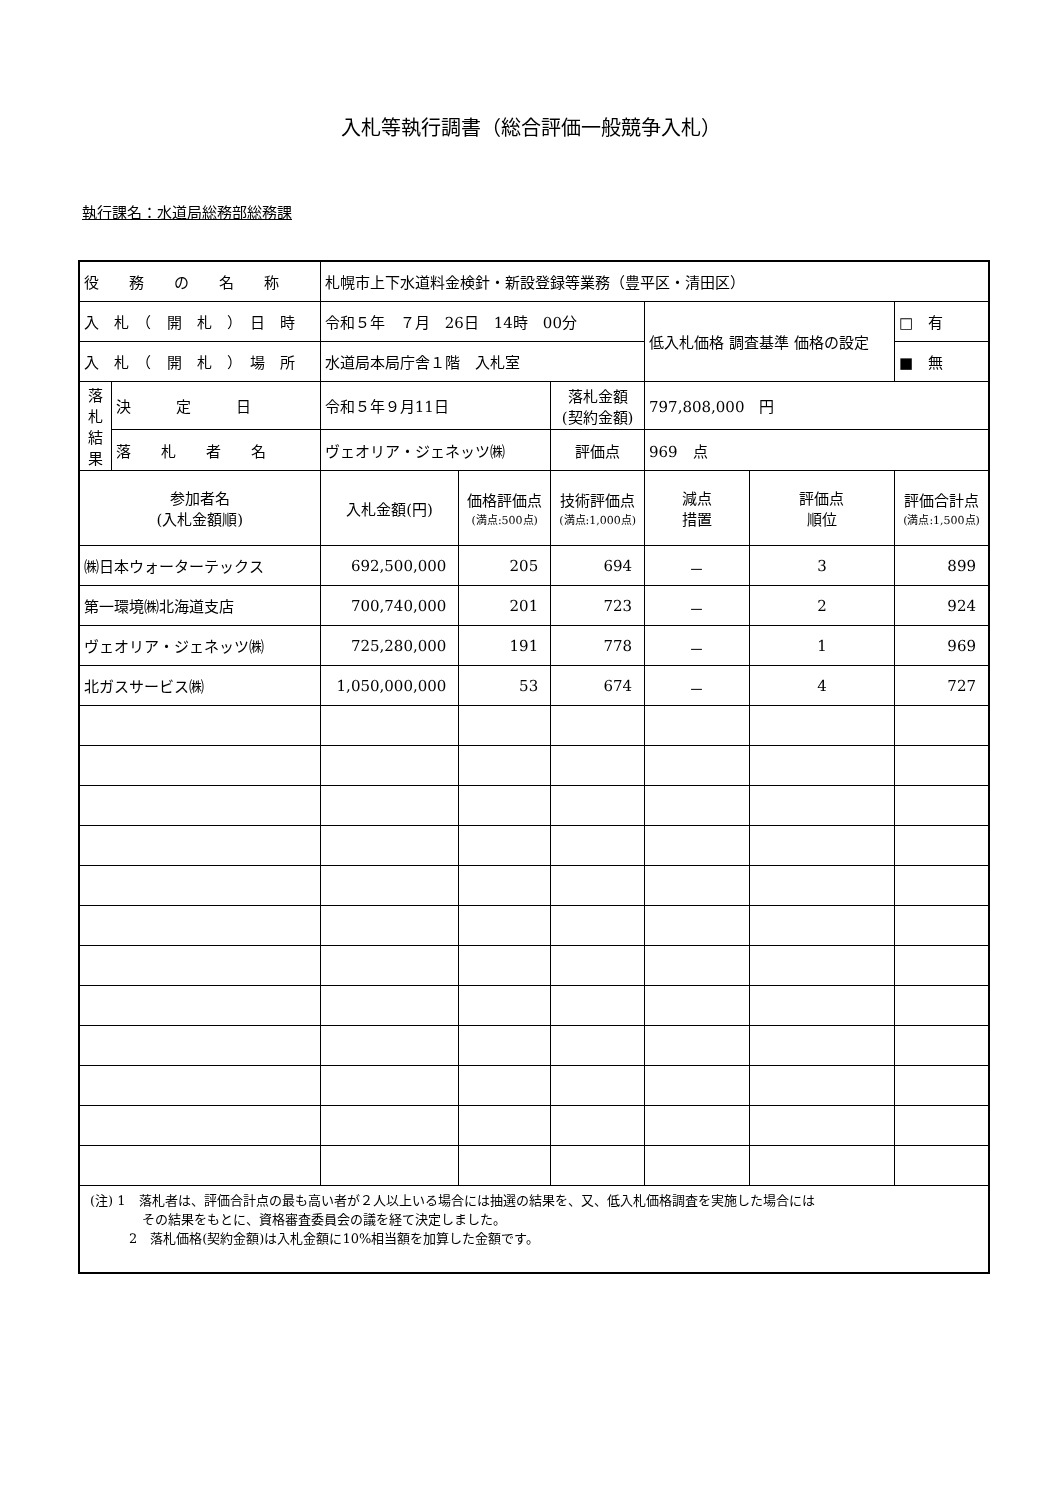入札等執行調書（総合評価一般競争入札）
執行課名：水道局総務部総務課
| 役 務 の 名 称 | | 札幌市上下水道料金検針・新設登録等業務（豊平区・清田区） | | | | | |
| 入 札 （ 開 札 ） 日 時 | | 令和５年 ７月 26日 14時 00分 | | | 低入札価格 調査基準 価格の設定 | | □ 有 |
| 入 札 （ 開 札 ） 場 所 | | 水道局本局庁舎１階 入札室 | | | | | ■ 無 |
| 落 札 結 果 | 決 定 日 | 令和５年９月11日 | | 落札金額 (契約金額) | 797,808,000 円 | | |
| | 落 札 者 名 | ヴェオリア・ジェネッツ㈱ | | 評価点 | 969 点 | | |
| 参加者名 (入札金額順) | | 入札金額(円) | 価格評価点 (満点:500点) | 技術評価点 (満点:1,000点) | 減点 措置 | 評価点 順位 | 評価合計点 (満点:1,500点) |
| ㈱日本ウォーターテックス | | 692,500,000 | 205 | 694 | － | 3 | 899 |
| 第一環境㈱北海道支店 | | 700,740,000 | 201 | 723 | － | 2 | 924 |
| ヴェオリア・ジェネッツ㈱ | | 725,280,000 | 191 | 778 | － | 1 | 969 |
| 北ガスサービス㈱ | | 1,050,000,000 | 53 | 674 | － | 4 | 727 |
| (注) 1 落札者は、評価合計点の最も高い者が２人以上いる場合には抽選の結果を、又、低入札価格調査を実施した場合には その結果をもとに、資格審査委員会の議を経て決定しました。 2 落札価格(契約金額)は入札金額に10%相当額を加算した金額です。 | | | | | | | |